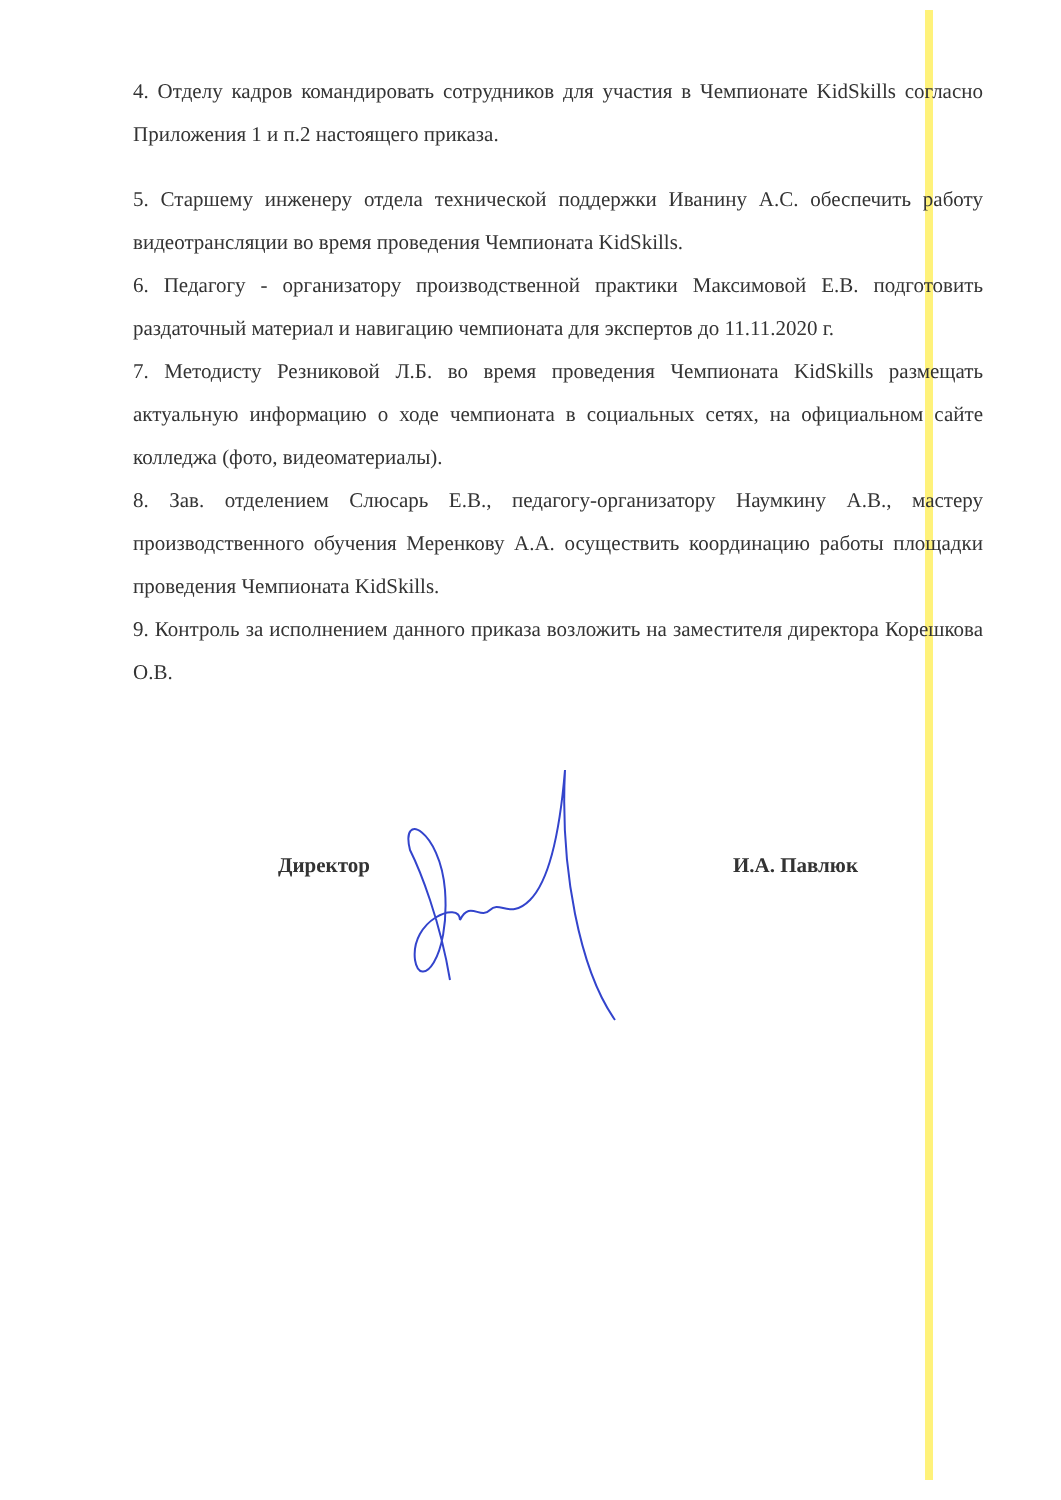4. Отделу кадров командировать сотрудников для участия в Чемпионате KidSkills согласно Приложения 1 и п.2 настоящего приказа.
5. Старшему инженеру отдела технической поддержки Иванину А.С. обеспечить работу видеотрансляции во время проведения Чемпионата KidSkills.
6. Педагогу - организатору производственной практики Максимовой Е.В. подготовить раздаточный материал и навигацию чемпионата для экспертов до 11.11.2020 г.
7. Методисту Резниковой Л.Б. во время проведения Чемпионата KidSkills размещать актуальную информацию о ходе чемпионата в социальных сетях, на официальном сайте колледжа (фото, видеоматериалы).
8. Зав. отделением Слюсарь Е.В., педагогу-организатору Наумкину А.В., мастеру производственного обучения Меренкову А.А. осуществить координацию работы площадки проведения Чемпионата KidSkills.
9. Контроль за исполнением данного приказа возложить на заместителя директора Корешкова О.В.
Директор И.А. Павлюк